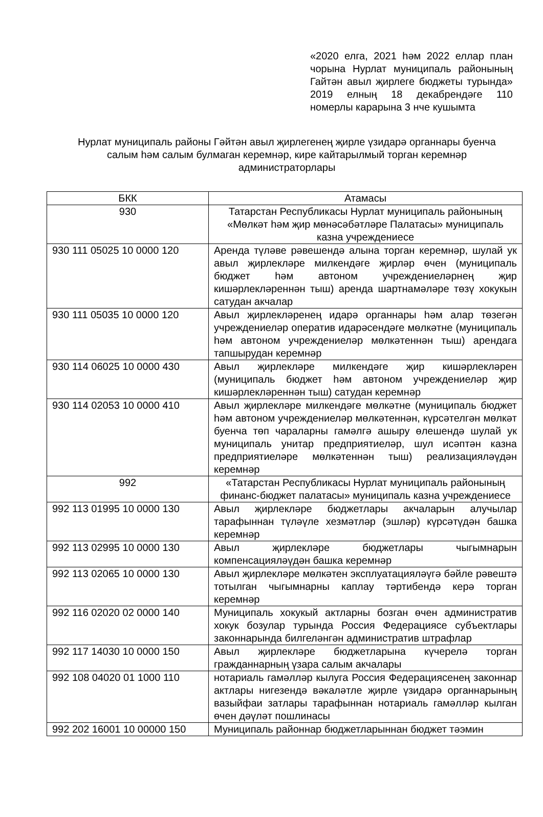«2020 елга, 2021 һәм 2022 еллар план чорына Нурлат муниципаль районының Гайтән авыл җирлеге бюджеты турында» 2019 елның 18 декабрендәге 110 номерлы карарына 3 нче кушымта
Нурлат муниципаль районы Гәйтән авыл җирлегенең җирле үзидарә органнары буенча салым һәм салым булмаган керемнәр, кире кайтарылмый торган керемнәр администраторлары
| БКК | Атамасы |
| --- | --- |
| 930 | Татарстан Республикасы Нурлат муниципаль районының «Мөлкәт һәм җир мөнәсәбәтләре Палатасы» муниципаль казна учреждениесе |
| 930 111 05025 10 0000 120 | Аренда түләве рәвешендә алына торган керемнәр, шулай ук авыл җирлекләре милкендәге җирләр өчен (муниципаль бюджет һәм автоном учреждениеләрнең җир кишәрлекләреннән тыш) аренда шартнамәләре төзү хокукын сатудан акчалар |
| 930 111 05035 10 0000 120 | Авыл җирлекләренең идарә органнары һәм алар төзегән учреждениеләр оператив идарәсендәге мөлкәтне (муниципаль һәм автоном учреждениеләр мөлкәтеннән тыш) арендага тапшырудан керемнәр |
| 930 114 06025 10 0000 430 | Авыл җирлекләре милкендәге җир кишәрлекләрен (муниципаль бюджет һәм автоном учреждениеләр җир кишәрлекләреннән тыш) сатудан керемнәр |
| 930 114 02053 10 0000 410 | Авыл җирлекләре милкендәге мөлкәтне (муниципаль бюджет һәм автоном учреждениеләр мөлкәтеннән, күрсәтелгән мөлкәт буенча төп чараларны гамәлгә ашыру өлешендә шулай ук муниципаль унитар предприятиеләр, шул исәптән казна предприятиеләре мөлкәтеннән тыш) реализацияләүдән керемнәр |
| 992 | «Татарстан Республикасы Нурлат муниципаль районының финанс-бюджет палатасы» муниципаль казна учреждениесе |
| 992 113 01995 10 0000 130 | Авыл җирлекләре бюджетлары акчаларын алучылар тарафыннан түләүле хезмәтләр (эшләр) күрсәтүдән башка керемнәр |
| 992 113 02995 10 0000 130 | Авыл җирлекләре бюджетлары чыгымнарын компенсацияләүдән башка керемнәр |
| 992 113 02065 10 0000 130 | Авыл җирлекләре мөлкәтен эксплуатацияләүгә бәйле рәвештә тотылган чыгымнарны каплау тәртибендә керә торган керемнәр |
| 992 116 02020 02 0000 140 | Муниципаль хокукый актларны бозган өчен административ хокук бозулар турында Россия Федерациясе субъектлары законнарында билгеләнгән административ штрафлар |
| 992 117 14030 10 0000 150 | Авыл җирлекләре бюджетларына күчерелә торган гражданнарның үзара салым акчалары |
| 992 108 04020 01 1000 110 | нотариаль гамәлләр кылуга Россия Федерациясенең законнар актлары нигезендә вәкаләтле җирле үзидарә органнарының вазыйфаи затлары тарафыннан нотариаль гамәлләр кылган өчен дәүләт пошлинасы |
| 992 202 16001 10 00000 150 | Муниципаль районнар бюджетларыннан бюджет тәэмин |